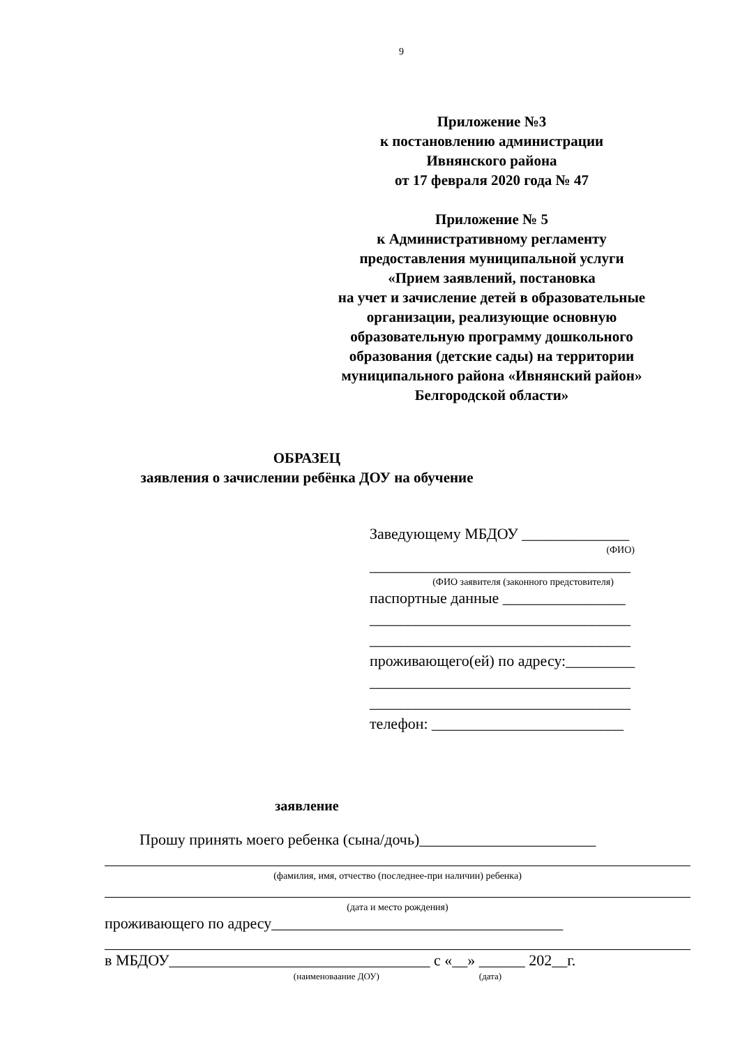9
Приложение №3
к постановлению администрации
Ивнянского района
от 17 февраля 2020 года № 47
Приложение № 5
к Административному регламенту
предоставления муниципальной услуги
«Прием заявлений, постановка
на учет и зачисление детей в образовательные
организации, реализующие основную
образовательную программу дошкольного
образования (детские сады) на территории
муниципального района «Ивнянский район»
Белгородской области»
ОБРАЗЕЦ
заявления о зачислении ребёнка ДОУ на обучение
Заведующему МБДОУ ______________
(ФИО)
__________________________________
(ФИО заявителя (законного предстовителя)
паспортные данные ________________
__________________________________
__________________________________
проживающего(ей) по адресу:_________
__________________________________
__________________________________
телефон: _________________________
заявление
Прошу принять моего ребенка (сына/дочь)_______________________
(фамилия, имя, отчество (последнее-при наличии) ребенка)
(дата и место рождения)
проживающего по адресу______________________________________
в МБДОУ__________________________________ с «__» ______ 202__г.
(наименоваание ДОУ) (дата)